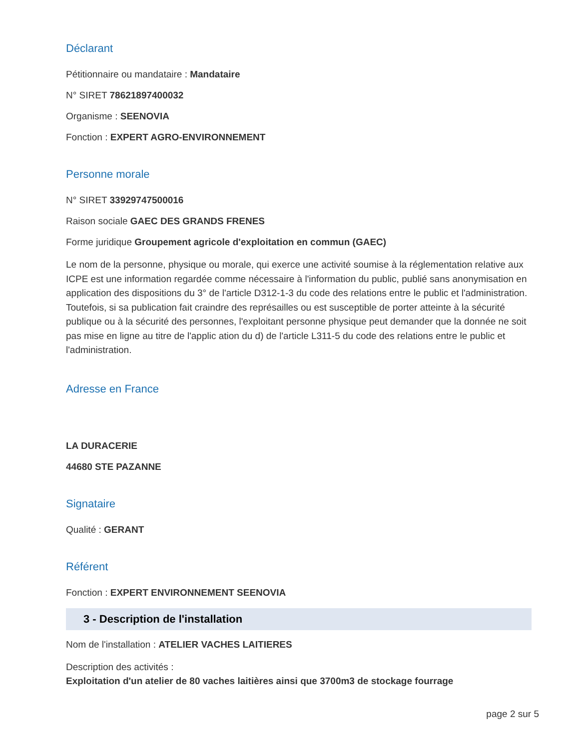Déclarant
Pétitionnaire ou mandataire : Mandataire
N° SIRET 78621897400032
Organisme : SEENOVIA
Fonction : EXPERT AGRO-ENVIRONNEMENT
Personne morale
N° SIRET 33929747500016
Raison sociale GAEC DES GRANDS FRENES
Forme juridique Groupement agricole d'exploitation en commun (GAEC)
Le nom de la personne, physique ou morale, qui exerce une activité soumise à la réglementation relative aux ICPE est une information regardée comme nécessaire à l'information du public, publié sans anonymisation en application des dispositions du 3° de l'article D312-1-3 du code des relations entre le public et l'administration.
Toutefois, si sa publication fait craindre des représailles ou est susceptible de porter atteinte à la sécurité publique ou à la sécurité des personnes, l'exploitant personne physique peut demander que la donnée ne soit pas mise en ligne au titre de l'applic ation du d) de l'article L311-5 du code des relations entre le public et l'administration.
Adresse en France
LA DURACERIE
44680 STE PAZANNE
Signataire
Qualité : GERANT
Référent
Fonction : EXPERT ENVIRONNEMENT SEENOVIA
3 - Description de l'installation
Nom de l'installation : ATELIER VACHES LAITIERES
Description des activités :
Exploitation d'un atelier de 80 vaches laitières ainsi que 3700m3 de stockage fourrage
page 2 sur 5